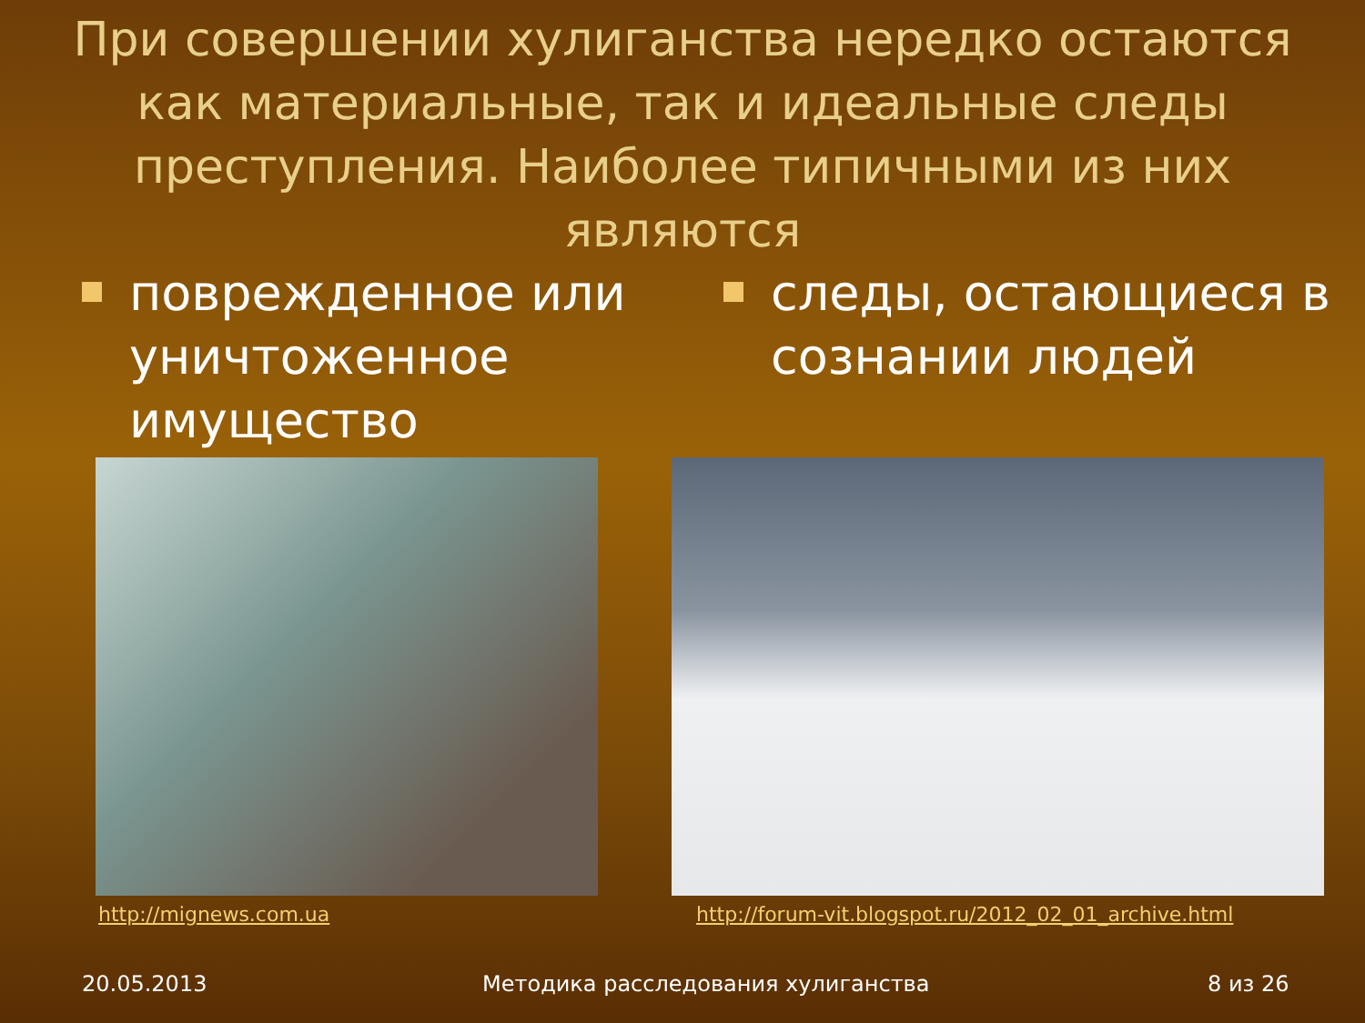При совершении хулиганства нередко остаются как материальные, так и идеальные следы преступления. Наиболее типичными из них являются
поврежденное или уничтоженное имущество
следы, остающиеся в сознании людей
http://mignews.com.ua
http://forum-vit.blogspot.ru/2012_02_01_archive.html
20.05.2013
Методика расследования хулиганства
8 из 26